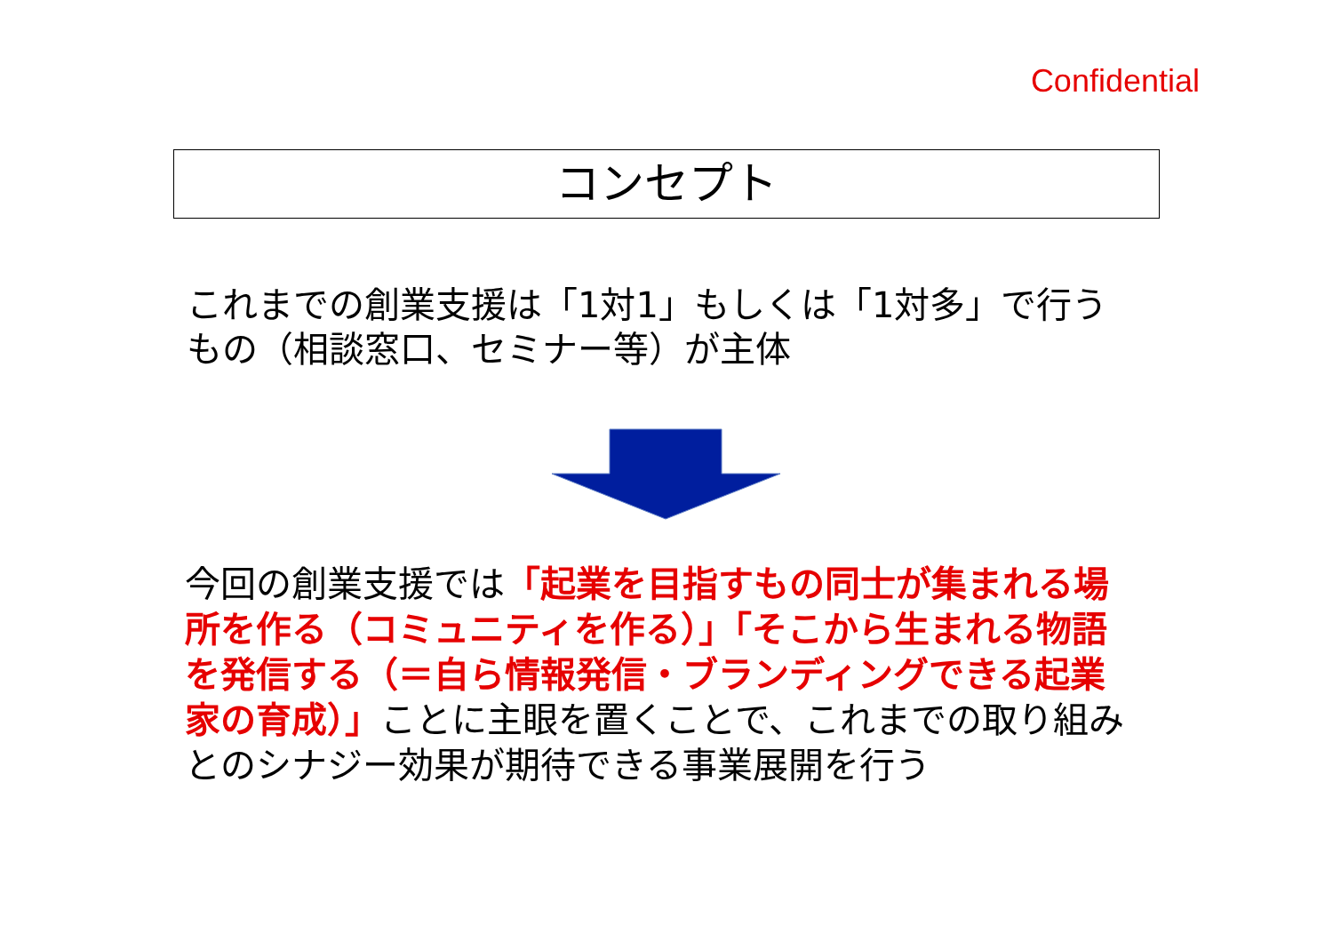Confidential
コンセプト
これまでの創業支援は「1対1」もしくは「1対多」で行うもの（相談窓口、セミナー等）が主体
今回の創業支援では「起業を目指すもの同士が集まれる場所を作る（コミュニティを作る）」「そこから生まれる物語を発信する（＝自ら情報発信・ブランディングできる起業家の育成）」ことに主眼を置くことで、これまでの取り組みとのシナジー効果が期待できる事業展開を行う